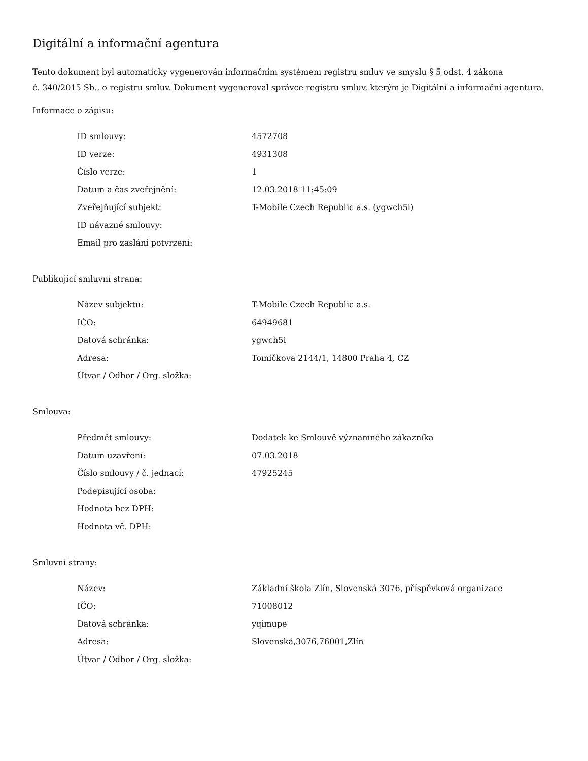Digitální a informační agentura
Tento dokument byl automaticky vygenerován informačním systémem registru smluv ve smyslu § 5 odst. 4 zákona
č. 340/2015 Sb., o registru smluv. Dokument vygeneroval správce registru smluv, kterým je Digitální a informační agentura.
Informace o zápisu:
| ID smlouvy: | 4572708 |
| ID verze: | 4931308 |
| Číslo verze: | 1 |
| Datum a čas zveřejnění: | 12.03.2018 11:45:09 |
| Zveřejňující subjekt: | T-Mobile Czech Republic a.s. (ygwch5i) |
| ID návazné smlouvy: | |
| Email pro zaslání potvrzení: | |
Publikující smluvní strana:
| Název subjektu: | T-Mobile Czech Republic a.s. |
| IČO: | 64949681 |
| Datová schránka: | ygwch5i |
| Adresa: | Tomíčkova 2144/1, 14800 Praha 4, CZ |
| Útvar / Odbor / Org. složka: | |
Smlouva:
| Předmět smlouvy: | Dodatek ke Smlouvě významného zákazníka |
| Datum uzavření: | 07.03.2018 |
| Číslo smlouvy / č. jednací: | 47925245 |
| Podepisující osoba: | |
| Hodnota bez DPH: | |
| Hodnota vč. DPH: | |
Smluvní strany:
| Název: | Základní škola Zlín, Slovenská 3076, příspěvková organizace |
| IČO: | 71008012 |
| Datová schránka: | yqimupe |
| Adresa: | Slovenská,3076,76001,Zlín |
| Útvar / Odbor / Org. složka: | |